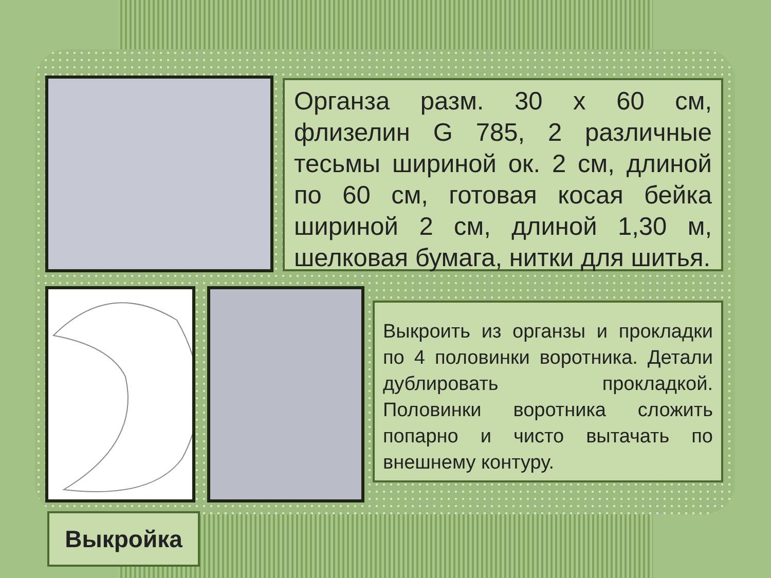Органза разм. 30 х 60 см, флизелин G 785, 2 различные тесьмы шириной ок. 2 см, длиной по 60 см, готовая косая бейка шириной 2 см, длиной 1,30 м, шелковая бумага, нитки для шитья.
Выкроить из органзы и прокладки по 4 половинки воротника. Детали дублировать прокладкой. Половинки воротника сложить попарно и чисто вытачать по внешнему контуру.
Выкройка